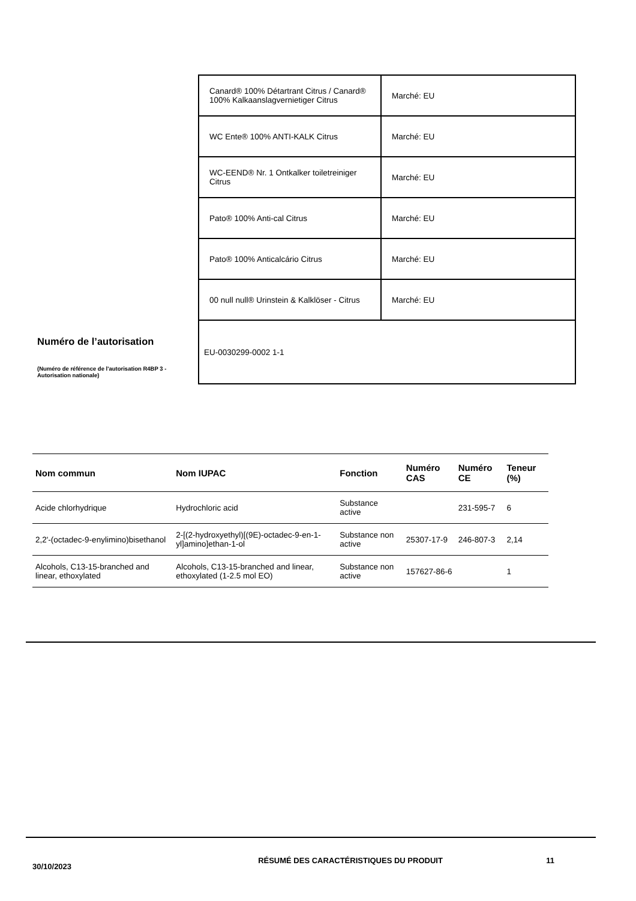Numéro de l’autorisation
(Numéro de référence de l'autorisation R4BP 3 - Autorisation nationale)
| Canard® 100% Détartrant Citrus / Canard® 100% Kalkaanslagvernietiger Citrus | Marché: EU |
| WC Ente® 100% ANTI-KALK Citrus | Marché: EU |
| WC-EEND® Nr. 1 Ontkalker toiletreiniger Citrus | Marché: EU |
| Pato® 100% Anti-cal Citrus | Marché: EU |
| Pato® 100% Anticalcário Citrus | Marché: EU |
| 00 null null® Urinstein & Kalklöser - Citrus | Marché: EU |
| EU-0030299-0002 1-1 | |
| Nom commun | Nom IUPAC | Fonction | Numéro CAS | Numéro CE | Teneur (%) |
| --- | --- | --- | --- | --- | --- |
| Acide chlorhydrique | Hydrochloric acid | Substance active | | 231-595-7 | 6 |
| 2,2'-(octadec-9-enylimino)bisethanol | 2-[(2-hydroxyethyl)[(9E)-octadec-9-en-1-yl]amino]ethan-1-ol | Substance non active | 25307-17-9 | 246-807-3 | 2,14 |
| Alcohols, C13-15-branched and linear, ethoxylated | Alcohols, C13-15-branched and linear, ethoxylated (1-2.5 mol EO) | Substance non active | 157627-86-6 | | 1 |
30/10/2023
RÉSUMÉ DES CARACTÉRISTIQUES DU PRODUIT 11